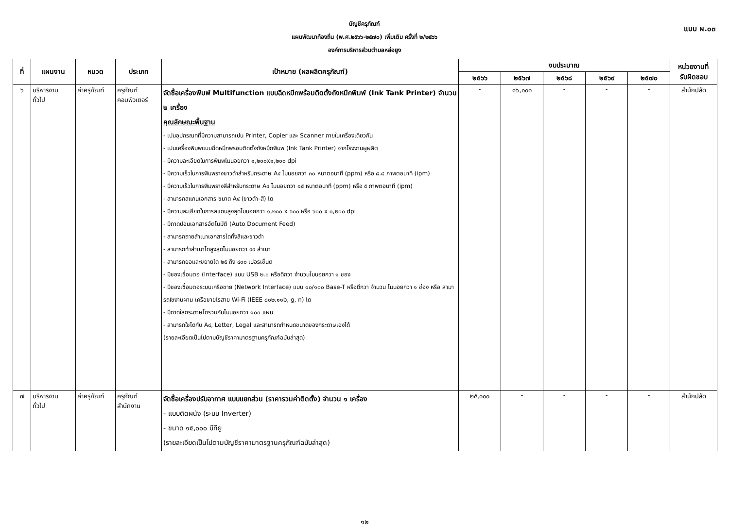แบบ ผ.๐๓
บัญชีครุภัณฑ์
แผนพัฒนาท้องถิ่น (พ.ศ.๒๕๖๖-๒๕๗๐) เพิ่มเติม ครั้งที่ ๒/๒๕๖๖
องค์การบริหารส่วนตำบลหล่อยูง
| ที่ | แผนงาน | หมวด | ประเภท | เป้าหมาย (ผลผลิตครุภัณฑ์) | งบประมาณ | | | | | หน่วยงานที่ รับผิดชอบ |
| --- | --- | --- | --- | --- | --- | --- | --- | --- | --- | --- |
| | | | | | ๒๕๖๖ | ๒๕๖๗ | ๒๕๖๘ | ๒๕๖๙ | ๒๕๗๐ | |
| ๖ | บริหารงาน ทั่วไป | ค่าครุภัณฑ์ | ครุภัณฑ์ คอมพิวเตอร์ | จัดซื้อเครื่องพิมพ์ Multifunction แบบฉีดหมึกพร้อมติดตั้งถังหมึกพิมพ์ (Ink Tank Printer) จำนวน ๒ เครื่อง คุณลักษณะพื้นฐาน - เปนอุปกรณทที่มีความสามารถเปน Printer, Copier และ Scanner ภายในเครื่องเดียวกัน - เปนเครื่องพิมพแบบฉีดหมึกพรอมติดตั้งถังหมึกพิมพ (Ink Tank Printer) จากโรงงานผูผลิต - มีความละเอียดในการพิมพไมนอยกวา ๑,๒๐๐x๑,๒๐๐ dpi - มีความเร็วในการพิมพรางขาวดำสำหรับกระดาษ A๔ ไมนอยกวา ๓๐ หนาตอนาที (ppm) หรือ ๘.๘ ภาพตอนาที (ipm) - มีความเร็วในการพิมพรางสีสำหรับกระดาษ A๔ ไมนอยกวา ๑๕ หนาตอนาที (ppm) หรือ ๕ ภาพตอนาที (ipm) - สามารถสแกนเอกสาร ขนาด A๔ (ขาวดำ-สี) ได - มีความละเอียดในการสแกนสูงสุดไมนอยกวา ๑,๒๐๐ x ๖๐๐ หรือ ๖๐๐ x ๑,๒๐๐ dpi - มีถาดปอนเอกสารอัตโนมัติ (Auto Document Feed) - สามารถถายสำเนาเอกสารไดทั้งสีและขาวดำ - สามารถทำสำเนาไดสูงสุดไมนอยกวา ๙๙ สำเนา - สามารถยอและขยายได ๒๕ ถึง ๔๐๐ เปอรเซ็นต - มีชองเชื่อมตอ (Interface) แบบ USB ๒.๐ หรือดีกวา จำนวนไมนอยกวา ๑ ชอง - มีชองเชื่อมตอระบบเครือขาย (Network Interface) แบบ ๑๐/๑๐๐ Base-T หรือดีกวา จำนวน ไมนอยกวา ๑ ช่อง หรือ สามารถใชงานผาน เครือขายไรสาย Wi-Fi (IEEE ๘๐๒.๑๑b, g, n) ได - มีถาดใสกระดาษไดรวมกันไมนอยกวา ๑๐๐ แผน - สามารถใชไดกับ A๔, Letter, Legal และสามารถกำหนดขนาดของกระดาษเองได้ (รายละเอียดเป็นไปตามบัญชีราคามาตรฐานครุภัณฑ์ฉบับล่าสุด) | - | ๑๖,๐๐๐ | - | - | - | สำนักปลัด |
| ๗ | บริหารงาน ทั่วไป | ค่าครุภัณฑ์ | ครุภัณฑ์ สำนักงาน | จัดซื้อเครื่องปรับอากาศ แบบแยกส่วน (ราคารวมค่าติดตั้ง) จำนวน ๑ เครื่อง - แบบติดผนัง (ระบบ Inverter) - ขนาด ๑๕,๐๐๐ บีทียู (รายละเอียดเป็นไปตามบัญชีราคามาตรฐานครุภัณฑ์ฉบับล่าสุด) | ๒๕,๐๐๐ | - | - | - | - | สำนักปลัด |
๑๒